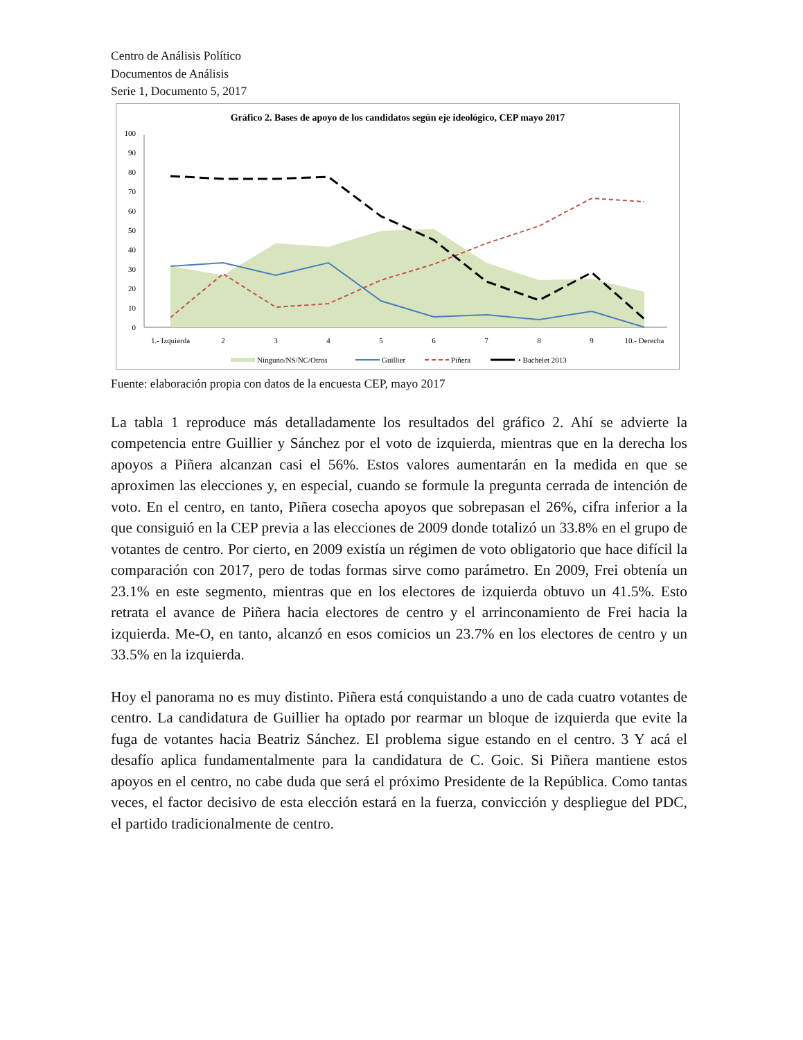Centro de Análisis Político
Documentos de Análisis
Serie 1, Documento 5, 2017
Gráfico 2. Bases de apoyo de los candidatos según eje ideológico, CEP mayo 2017
100
90
80
70
60
50
40
30
20
10
0
1.- Izquierda
2
3
4
5
6
7
8
9
10.- Derecha
Ninguno/NS/NC/Otros
Guillier
Piñera
• Bachelet 2013
Fuente: elaboración propia con datos de la encuesta CEP, mayo 2017
La tabla 1 reproduce más detalladamente los resultados del gráfico 2. Ahí se advierte la competencia entre Guillier y Sánchez por el voto de izquierda, mientras que en la derecha los apoyos a Piñera alcanzan casi el 56%. Estos valores aumentarán en la medida en que se aproximen las elecciones y, en especial, cuando se formule la pregunta cerrada de intención de voto. En el centro, en tanto, Piñera cosecha apoyos que sobrepasan el 26%, cifra inferior a la que consiguió en la CEP previa a las elecciones de 2009 donde totalizó un 33.8% en el grupo de votantes de centro. Por cierto, en 2009 existía un régimen de voto obligatorio que hace difícil la comparación con 2017, pero de todas formas sirve como parámetro. En 2009, Frei obtenía un 23.1% en este segmento, mientras que en los electores de izquierda obtuvo un 41.5%. Esto retrata el avance de Piñera hacia electores de centro y el arrinconamiento de Frei hacia la izquierda. Me-O, en tanto, alcanzó en esos comicios un 23.7% en los electores de centro y un 33.5% en la izquierda.
Hoy el panorama no es muy distinto. Piñera está conquistando a uno de cada cuatro votantes de centro. La candidatura de Guillier ha optado por rearmar un bloque de izquierda que evite la fuga de votantes hacia Beatriz Sánchez. El problema sigue estando en el centro. 3 Y acá el desafío aplica fundamentalmente para la candidatura de C. Goic. Si Piñera mantiene estos apoyos en el centro, no cabe duda que será el próximo Presidente de la República. Como tantas veces, el factor decisivo de esta elección estará en la fuerza, convicción y despliegue del PDC, el partido tradicionalmente de centro.